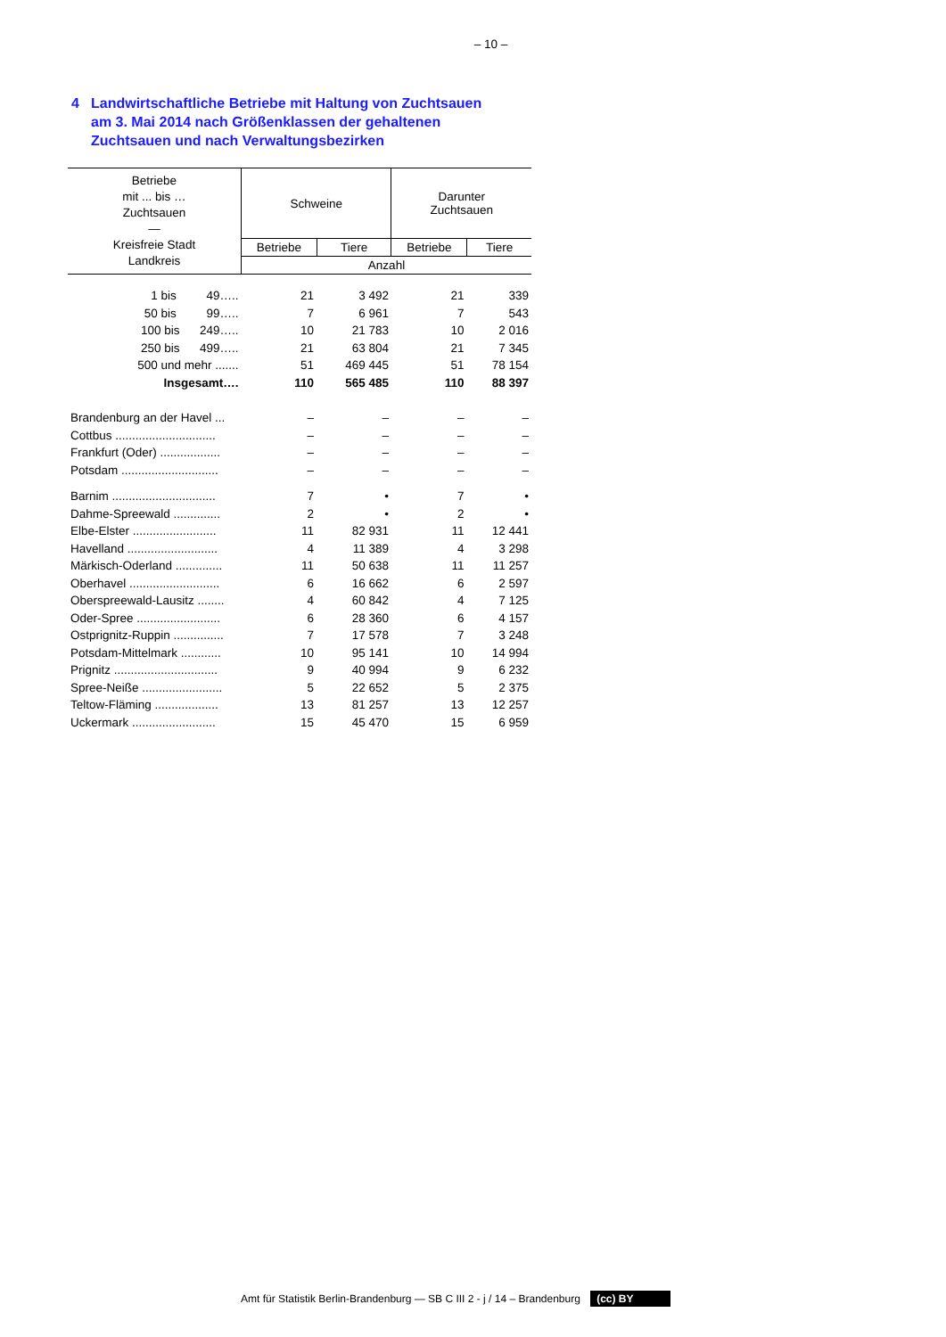– 10 –
4 Landwirtschaftliche Betriebe mit Haltung von Zuchtsauen
am 3. Mai 2014 nach Größenklassen der gehaltenen
Zuchtsauen und nach Verwaltungsbezirken
| Betriebe mit ... bis … Zuchtsauen — Kreisfreie Stadt Landkreis | Schweine | | Darunter Zuchtsauen | |
| --- | --- | --- | --- | --- |
| | Betriebe | Tiere | Betriebe | Tiere |
| | Anzahl | | | |
| 1 bis 49….. | 21 | 3 492 | 21 | 339 |
| 50 bis 99….. | 7 | 6 961 | 7 | 543 |
| 100 bis 249….. | 10 | 21 783 | 10 | 2 016 |
| 250 bis 499….. | 21 | 63 804 | 21 | 7 345 |
| 500 und mehr ....... | 51 | 469 445 | 51 | 78 154 |
| Insgesamt…. | 110 | 565 485 | 110 | 88 397 |
| Brandenburg an der Havel ... | – | – | – | – |
| Cottbus .............................. | – | – | – | – |
| Frankfurt (Oder) .................. | – | – | – | – |
| Potsdam ............................. | – | – | – | – |
| Barnim ............................... | 7 | • | 7 | • |
| Dahme-Spreewald .............. | 2 | • | 2 | • |
| Elbe-Elster ......................... | 11 | 82 931 | 11 | 12 441 |
| Havelland ........................... | 4 | 11 389 | 4 | 3 298 |
| Märkisch-Oderland .............. | 11 | 50 638 | 11 | 11 257 |
| Oberhavel ........................... | 6 | 16 662 | 6 | 2 597 |
| Oberspreewald-Lausitz ........ | 4 | 60 842 | 4 | 7 125 |
| Oder-Spree ......................... | 6 | 28 360 | 6 | 4 157 |
| Ostprignitz-Ruppin ............... | 7 | 17 578 | 7 | 3 248 |
| Potsdam-Mittelmark ............ | 10 | 95 141 | 10 | 14 994 |
| Prignitz ............................... | 9 | 40 994 | 9 | 6 232 |
| Spree-Neiße ........................ | 5 | 22 652 | 5 | 2 375 |
| Teltow-Fläming ................... | 13 | 81 257 | 13 | 12 257 |
| Uckermark ......................... | 15 | 45 470 | 15 | 6 959 |
Amt für Statistik Berlin-Brandenburg — SB C III 2 - j / 14 – Brandenburg (cc) BY